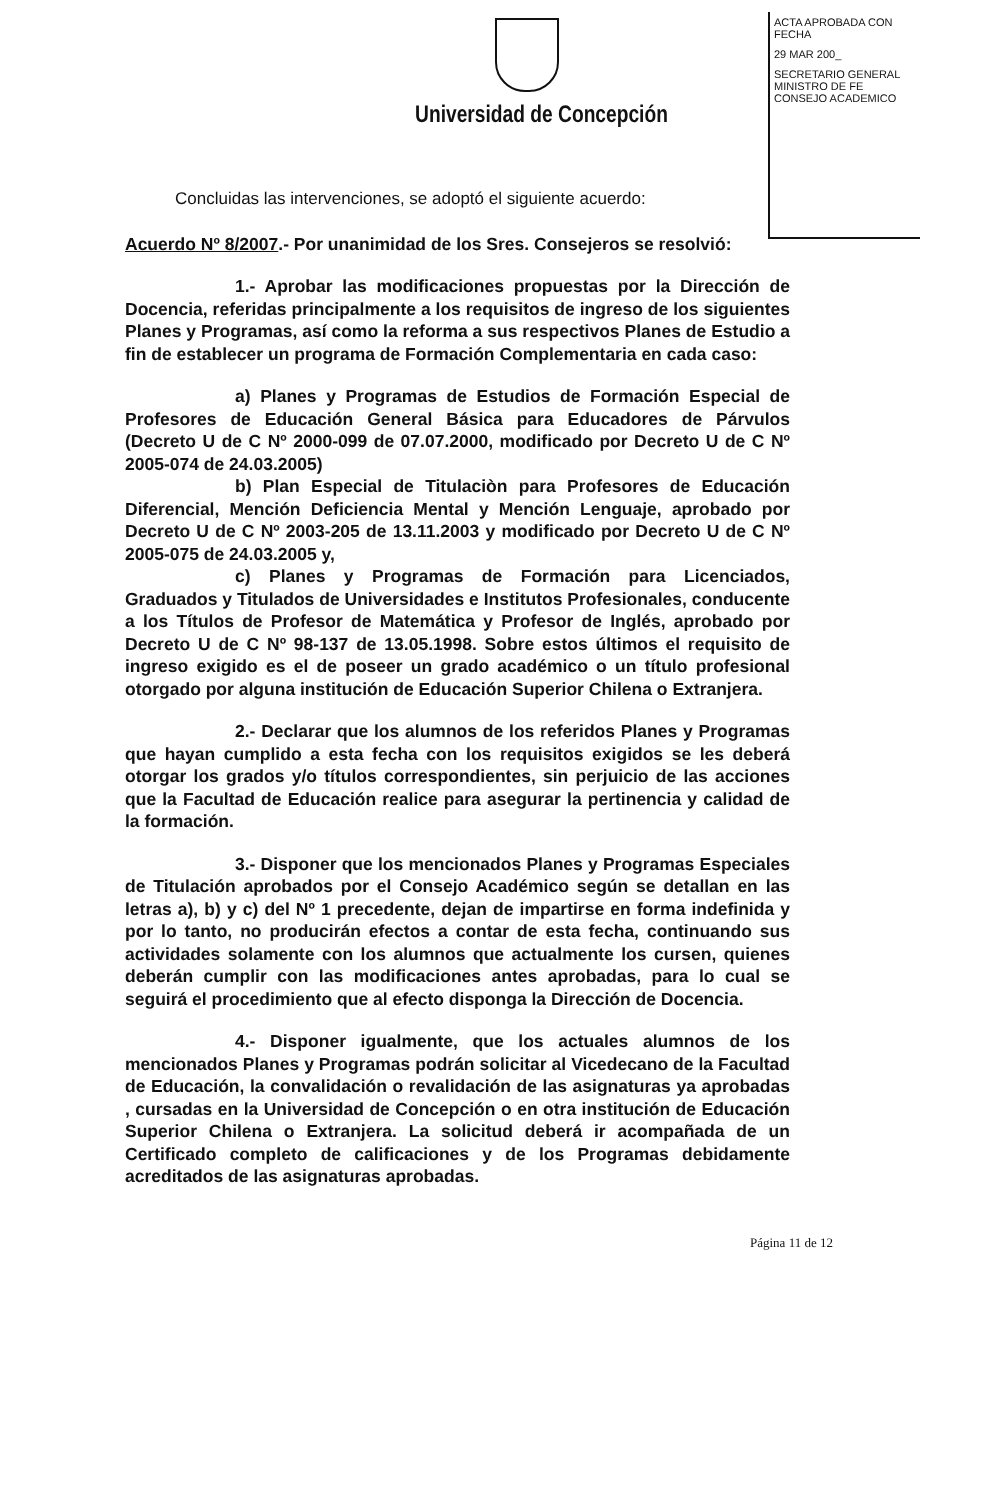Universidad de Concepción
ACTA APROBADA CON FECHA
29 MAR 200_
SECRETARIO GENERAL MINISTRO DE FE CONSEJO ACADEMICO
Concluidas las intervenciones, se adoptó el siguiente acuerdo:
Acuerdo Nº 8/2007.- Por unanimidad de los Sres. Consejeros se resolvió:
1.- Aprobar las modificaciones propuestas por la Dirección de Docencia, referidas principalmente a los requisitos de ingreso de los siguientes Planes y Programas, así como la reforma a sus respectivos Planes de Estudio a fin de establecer un programa de Formación Complementaria en cada caso:
a) Planes y Programas de Estudios de Formación Especial de Profesores de Educación General Básica para Educadores de Párvulos (Decreto U de C Nº 2000-099 de 07.07.2000, modificado por Decreto U de C Nº 2005-074 de 24.03.2005)
b) Plan Especial de Titulaciòn para Profesores de Educación Diferencial, Mención Deficiencia Mental y Mención Lenguaje, aprobado por Decreto U de C Nº 2003-205 de 13.11.2003 y modificado por Decreto U de C Nº 2005-075 de 24.03.2005 y,
c) Planes y Programas de Formación para Licenciados, Graduados y Titulados de Universidades e Institutos Profesionales, conducente a los Títulos de Profesor de Matemática y Profesor de Inglés, aprobado por Decreto U de C Nº 98-137 de 13.05.1998. Sobre estos últimos el requisito de ingreso exigido es el de poseer un grado académico o un título profesional otorgado por alguna institución de Educación Superior Chilena o Extranjera.
2.- Declarar que los alumnos de los referidos Planes y Programas que hayan cumplido a esta fecha con los requisitos exigidos se les deberá otorgar los grados y/o títulos correspondientes, sin perjuicio de las acciones que la Facultad de Educación realice para asegurar la pertinencia y calidad de la formación.
3.- Disponer que los mencionados Planes y Programas Especiales de Titulación aprobados por el Consejo Académico según se detallan en las letras a), b) y c) del Nº 1 precedente, dejan de impartirse en forma indefinida y por lo tanto, no producirán efectos a contar de esta fecha, continuando sus actividades solamente con los alumnos que actualmente los cursen, quienes deberán cumplir con las modificaciones antes aprobadas, para lo cual se seguirá el procedimiento que al efecto disponga la Dirección de Docencia.
4.- Disponer igualmente, que los actuales alumnos de los mencionados Planes y Programas podrán solicitar al Vicedecano de la Facultad de Educación, la convalidación o revalidación de las asignaturas ya aprobadas , cursadas en la Universidad de Concepción o en otra institución de Educación Superior Chilena o Extranjera. La solicitud deberá ir acompañada de un Certificado completo de calificaciones y de los Programas debidamente acreditados de las asignaturas aprobadas.
Página 11 de 12